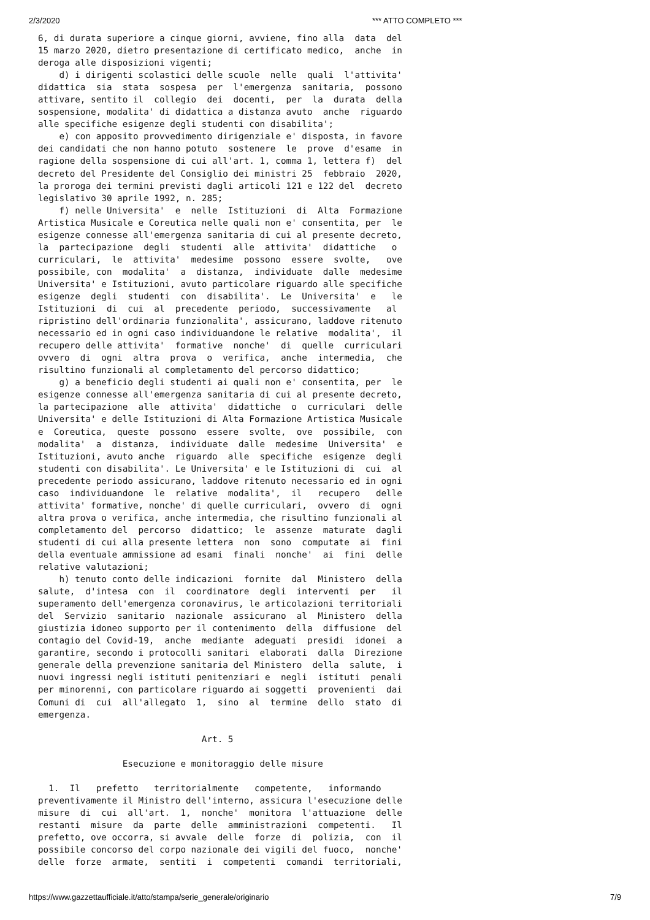2/3/2020 *** ATTO COMPLETO ***
6, di durata superiore a cinque giorni, avviene, fino alla  data  del
15 marzo 2020, dietro presentazione di certificato medico,  anche  in
deroga alle disposizioni vigenti;
    d) i dirigenti scolastici delle scuole  nelle  quali  l'attivita'
didattica  sia  stata  sospesa  per  l'emergenza  sanitaria,  possono
attivare, sentito il  collegio  dei  docenti,  per  la  durata  della
sospensione, modalita' di didattica a distanza avuto  anche  riguardo
alle specifiche esigenze degli studenti con disabilita';
    e) con apposito provvedimento dirigenziale e' disposta, in favore
dei candidati che non hanno potuto  sostenere  le  prove  d'esame  in
ragione della sospensione di cui all'art. 1, comma 1, lettera f)  del
decreto del Presidente del Consiglio dei ministri 25  febbraio  2020,
la proroga dei termini previsti dagli articoli 121 e 122 del  decreto
legislativo 30 aprile 1992, n. 285;
    f) nelle Universita'  e  nelle  Istituzioni  di  Alta  Formazione
Artistica Musicale e Coreutica nelle quali non e' consentita, per  le
esigenze connesse all'emergenza sanitaria di cui al presente decreto,
la  partecipazione  degli  studenti  alle  attivita'  didattiche   o
curriculari,  le  attivita'  medesime  possono  essere  svolte,   ove
possibile, con  modalita'  a  distanza,  individuate  dalle  medesime
Universita' e Istituzioni, avuto particolare riguardo alle specifiche
esigenze  degli  studenti  con  disabilita'.  Le  Universita'  e   le
Istituzioni  di  cui  al  precedente  periodo,  successivamente   al
ripristino dell'ordinaria funzionalita', assicurano, laddove ritenuto
necessario ed in ogni caso individuandone le relative  modalita',  il
recupero delle attivita'  formative  nonche'  di  quelle  curriculari
ovvero  di  ogni  altra  prova  o  verifica,  anche  intermedia,  che
risultino funzionali al completamento del percorso didattico;
    g) a beneficio degli studenti ai quali non e' consentita, per  le
esigenze connesse all'emergenza sanitaria di cui al presente decreto,
la partecipazione  alle  attivita'  didattiche  o  curriculari  delle
Universita' e delle Istituzioni di Alta Formazione Artistica Musicale
e  Coreutica,  queste  possono  essere  svolte,  ove  possibile,  con
modalita'  a  distanza,  individuate  dalle  medesime  Universita'  e
Istituzioni, avuto anche  riguardo  alle  specifiche  esigenze  degli
studenti con disabilita'. Le Universita' e le Istituzioni di  cui  al
precedente periodo assicurano, laddove ritenuto necessario ed in ogni
caso  individuandone  le  relative  modalita',  il   recupero   delle
attivita' formative, nonche' di quelle curriculari,  ovvero  di  ogni
altra prova o verifica, anche intermedia, che risultino funzionali al
completamento del  percorso  didattico;  le  assenze  maturate  dagli
studenti di cui alla presente lettera  non  sono  computate  ai  fini
della eventuale ammissione ad esami  finali  nonche'  ai  fini  delle
relative valutazioni;
    h) tenuto conto delle indicazioni  fornite  dal  Ministero  della
salute,  d'intesa  con  il  coordinatore  degli  interventi  per   il
superamento dell'emergenza coronavirus, le articolazioni territoriali
del  Servizio  sanitario  nazionale  assicurano  al  Ministero  della
giustizia idoneo supporto per il contenimento  della  diffusione  del
contagio del Covid-19,  anche  mediante  adeguati  presidi  idonei  a
garantire, secondo i protocolli sanitari  elaborati  dalla  Direzione
generale della prevenzione sanitaria del Ministero  della  salute,  i
nuovi ingressi negli istituti penitenziari e  negli  istituti  penali
per minorenni, con particolare riguardo ai soggetti  provenienti  dai
Comuni di  cui  all'allegato  1,  sino  al  termine  dello  stato  di
emergenza.

                               Art. 5

                Esecuzione e monitoraggio delle misure

  1.  Il   prefetto   territorialmente   competente,   informando
preventivamente il Ministro dell'interno, assicura l'esecuzione delle
misure  di  cui  all'art.  1,  nonche'  monitora  l'attuazione  delle
restanti  misure  da  parte  delle  amministrazioni  competenti.   Il
prefetto, ove occorra, si avvale  delle  forze  di  polizia,  con  il
possibile concorso del corpo nazionale dei vigili del fuoco,  nonche'
delle  forze  armate,  sentiti  i  competenti  comandi  territoriali,
https://www.gazzettaufficiale.it/atto/stampa/serie_generale/originario 7/9